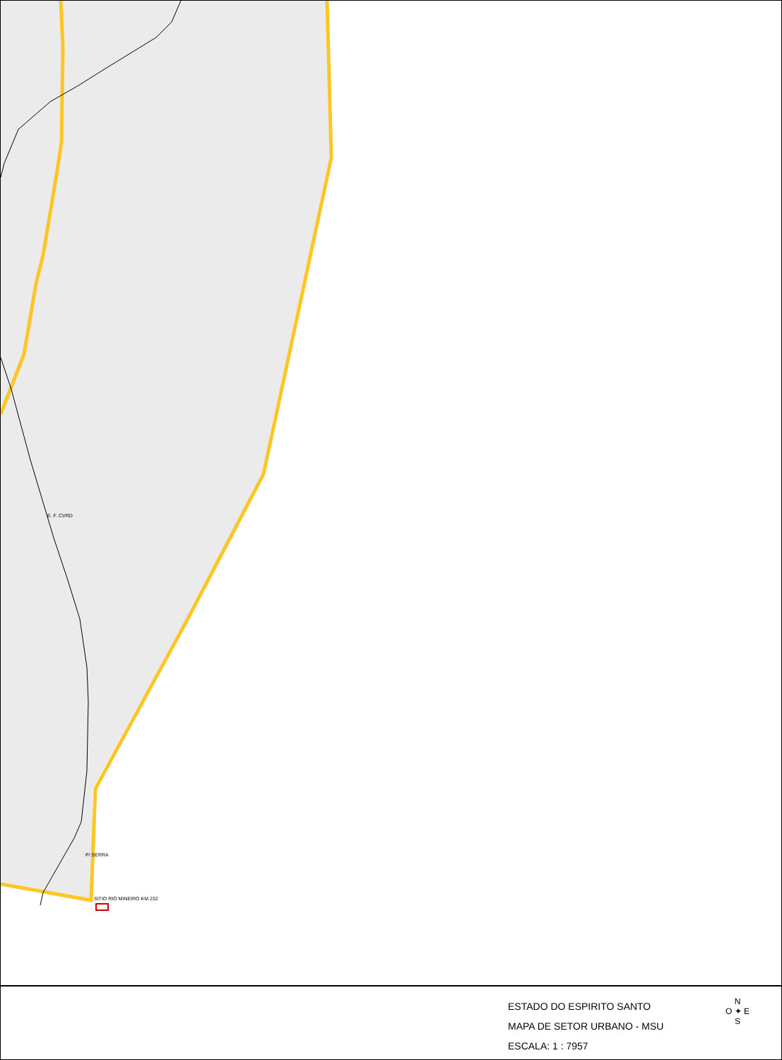E. F. CVRD
P/ SERRA
SITIO RIO MINEIRO KM 232
ESTADO DO ESPIRITO SANTO
MAPA DE SETOR URBANO - MSU
ESCALA: 1 : 7957
N
O ✦ E
S